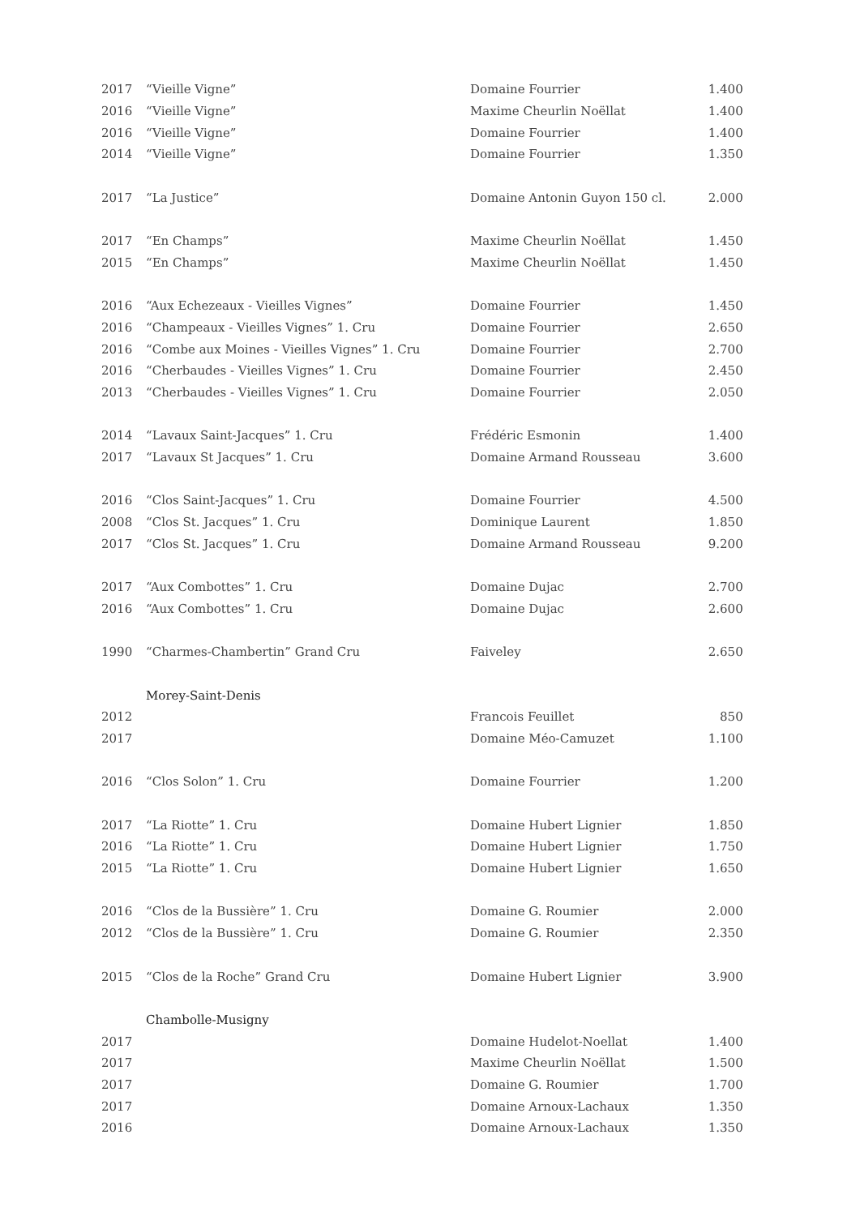| 2017 | “Vieille Vigne” | Domaine Fourrier | 1.400 |
| 2016 | “Vieille Vigne” | Maxime Cheurlin Noëllat | 1.400 |
| 2016 | “Vieille Vigne” | Domaine Fourrier | 1.400 |
| 2014 | “Vieille Vigne” | Domaine Fourrier | 1.350 |
| 2017 | “La Justice” | Domaine Antonin Guyon 150 cl. | 2.000 |
| 2017 | “En Champs” | Maxime Cheurlin Noëllat | 1.450 |
| 2015 | “En Champs” | Maxime Cheurlin Noëllat | 1.450 |
| 2016 | “Aux Echezeaux - Vieilles Vignes” | Domaine Fourrier | 1.450 |
| 2016 | “Champeaux - Vieilles Vignes” 1. Cru | Domaine Fourrier | 2.650 |
| 2016 | “Combe aux Moines - Vieilles Vignes” 1. Cru | Domaine Fourrier | 2.700 |
| 2016 | “Cherbaudes - Vieilles Vignes” 1. Cru | Domaine Fourrier | 2.450 |
| 2013 | “Cherbaudes - Vieilles Vignes” 1. Cru | Domaine Fourrier | 2.050 |
| 2014 | “Lavaux Saint-Jacques” 1. Cru | Frédéric Esmonin | 1.400 |
| 2017 | “Lavaux St Jacques” 1. Cru | Domaine Armand Rousseau | 3.600 |
| 2016 | “Clos Saint-Jacques” 1. Cru | Domaine Fourrier | 4.500 |
| 2008 | “Clos St. Jacques” 1. Cru | Dominique Laurent | 1.850 |
| 2017 | “Clos St. Jacques” 1. Cru | Domaine Armand Rousseau | 9.200 |
| 2017 | “Aux Combottes” 1. Cru | Domaine Dujac | 2.700 |
| 2016 | “Aux Combottes” 1. Cru | Domaine Dujac | 2.600 |
| 1990 | “Charmes-Chambertin” Grand Cru | Faiveley | 2.650 |
| | Morey-Saint-Denis | | |
| 2012 | | Francois Feuillet | 850 |
| 2017 | | Domaine Méo-Camuzet | 1.100 |
| 2016 | “Clos Solon” 1. Cru | Domaine Fourrier | 1.200 |
| 2017 | “La Riotte” 1. Cru | Domaine Hubert Lignier | 1.850 |
| 2016 | “La Riotte” 1. Cru | Domaine Hubert Lignier | 1.750 |
| 2015 | “La Riotte” 1. Cru | Domaine Hubert Lignier | 1.650 |
| 2016 | “Clos de la Bussière” 1. Cru | Domaine G. Roumier | 2.000 |
| 2012 | “Clos de la Bussière” 1. Cru | Domaine G. Roumier | 2.350 |
| 2015 | “Clos de la Roche” Grand Cru | Domaine Hubert Lignier | 3.900 |
| | Chambolle-Musigny | | |
| 2017 | | Domaine Hudelot-Noellat | 1.400 |
| 2017 | | Maxime Cheurlin Noëllat | 1.500 |
| 2017 | | Domaine G. Roumier | 1.700 |
| 2017 | | Domaine Arnoux-Lachaux | 1.350 |
| 2016 | | Domaine Arnoux-Lachaux | 1.350 |